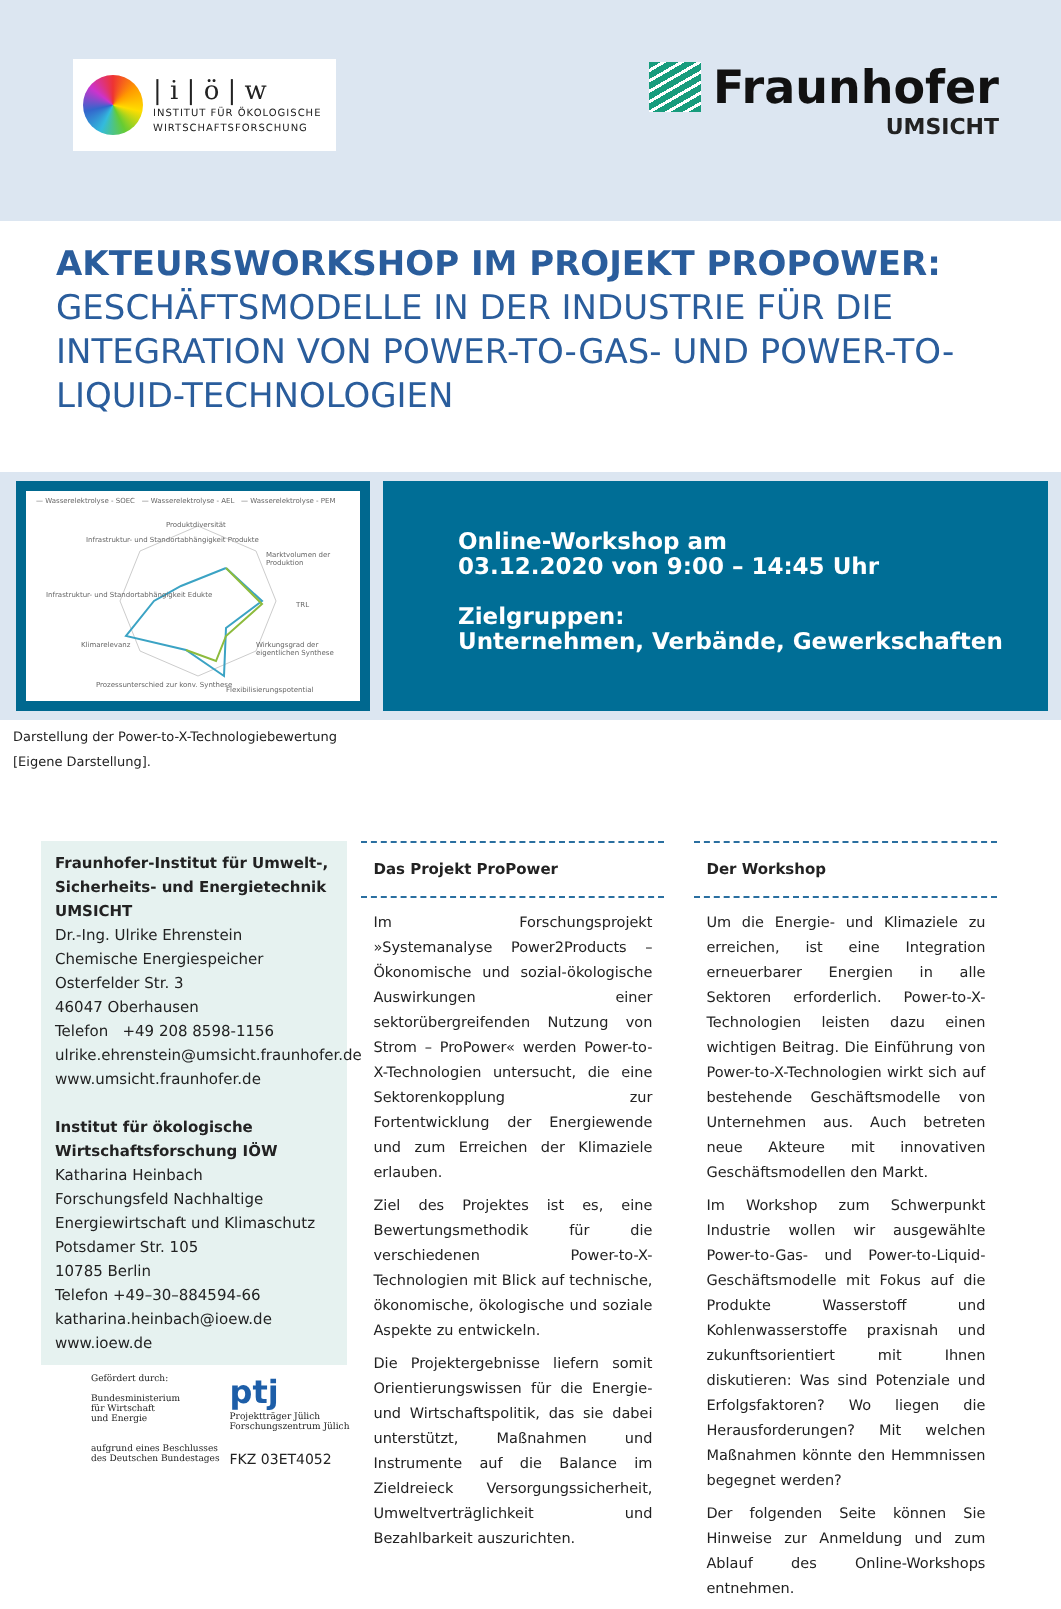| i | ö | w
INSTITUT FÜR ÖKOLOGISCHE
WIRTSCHAFTSFORSCHUNG
Fraunhofer
UMSICHT
AKTEURSWORKSHOP IM PROJEKT PROPOWER:
GESCHÄFTSMODELLE IN DER INDUSTRIE FÜR DIE INTEGRATION VON POWER-TO-GAS- UND POWER-TO-LIQUID-TECHNOLOGIEN
— Wasserelektrolyse - SOEC — Wasserelektrolyse - AEL — Wasserelektrolyse - PEM
Produktdiversität
Marktvolumen der Produktion
TRL
Wirkungsgrad der eigentlichen Synthese
Flexibilisierungspotential
Prozessunterschied zur konv. Synthese
Klimarelevanz
Infrastruktur- und Standortabhängigkeit Edukte
Infrastruktur- und Standortabhängigkeit Produkte
Online-Workshop am
03.12.2020 von 9:00 – 14:45 Uhr
Zielgruppen:
Unternehmen, Verbände, Gewerkschaften
Darstellung der Power-to-X-Technologiebewertung
[Eigene Darstellung].
Fraunhofer-Institut für Umwelt-, Sicherheits- und Energietechnik UMSICHT
Dr.-Ing. Ulrike Ehrenstein
Chemische Energiespeicher
Osterfelder Str. 3
46047 Oberhausen
Telefon +49 208 8598-1156
ulrike.ehrenstein@umsicht.fraunhofer.de
www.umsicht.fraunhofer.de
Institut für ökologische Wirtschaftsforschung IÖW
Katharina Heinbach
Forschungsfeld Nachhaltige Energiewirtschaft und Klimaschutz
Potsdamer Str. 105
10785 Berlin
Telefon +49–30–884594-66
katharina.heinbach@ioew.de
www.ioew.de
Gefördert durch:
Bundesministerium
für Wirtschaft
und Energie
aufgrund eines Beschlusses
des Deutschen Bundestages
ptj
Projektträger Jülich
Forschungszentrum Jülich
FKZ 03ET4052
Das Projekt ProPower
Im Forschungsprojekt »Systemanalyse Power2Products – Ökonomische und sozial-ökologische Auswirkungen einer sektorübergreifenden Nutzung von Strom – ProPower« werden Power-to-X-Technologien untersucht, die eine Sektorenkopplung zur Fortentwicklung der Energiewende und zum Erreichen der Klimaziele erlauben.
Ziel des Projektes ist es, eine Bewertungsmethodik für die verschiedenen Power-to-X-Technologien mit Blick auf technische, ökonomische, ökologische und soziale Aspekte zu entwickeln.
Die Projektergebnisse liefern somit Orientierungswissen für die Energie- und Wirtschaftspolitik, das sie dabei unterstützt, Maßnahmen und Instrumente auf die Balance im Zieldreieck Versorgungssicherheit, Umweltverträglichkeit und Bezahlbarkeit auszurichten.
Der Workshop
Um die Energie- und Klimaziele zu erreichen, ist eine Integration erneuerbarer Energien in alle Sektoren erforderlich. Power-to-X-Technologien leisten dazu einen wichtigen Beitrag. Die Einführung von Power-to-X-Technologien wirkt sich auf bestehende Geschäftsmodelle von Unternehmen aus. Auch betreten neue Akteure mit innovativen Geschäftsmodellen den Markt.
Im Workshop zum Schwerpunkt Industrie wollen wir ausgewählte Power-to-Gas- und Power-to-Liquid-Geschäftsmodelle mit Fokus auf die Produkte Wasserstoff und Kohlenwasserstoffe praxisnah und zukunftsorientiert mit Ihnen diskutieren: Was sind Potenziale und Erfolgsfaktoren? Wo liegen die Herausforderungen? Mit welchen Maßnahmen könnte den Hemmnissen begegnet werden?
Der folgenden Seite können Sie Hinweise zur Anmeldung und zum Ablauf des Online-Workshops entnehmen.